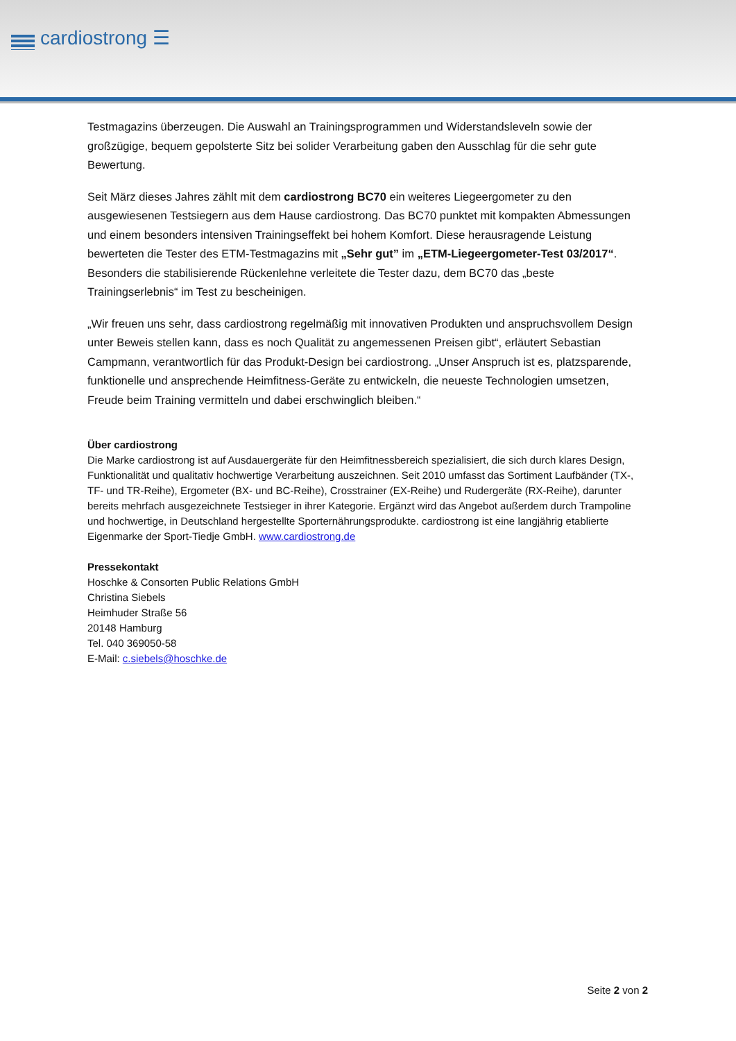cardiostrong ☰
Testmagazins überzeugen. Die Auswahl an Trainingsprogrammen und Widerstandsleveln sowie der großzügige, bequem gepolsterte Sitz bei solider Verarbeitung gaben den Ausschlag für die sehr gute Bewertung.
Seit März dieses Jahres zählt mit dem cardiostrong BC70 ein weiteres Liegeergometer zu den ausgewiesenen Testsiegern aus dem Hause cardiostrong. Das BC70 punktet mit kompakten Abmessungen und einem besonders intensiven Trainingseffekt bei hohem Komfort. Diese herausragende Leistung bewerteten die Tester des ETM-Testmagazins mit „Sehr gut” im „ETM-Liegeergometer-Test 03/2017“. Besonders die stabilisierende Rückenlehne verleitete die Tester dazu, dem BC70 das „beste Trainingserlebnis“ im Test zu bescheinigen.
„Wir freuen uns sehr, dass cardiostrong regelmäßig mit innovativen Produkten und anspruchsvollem Design unter Beweis stellen kann, dass es noch Qualität zu angemessenen Preisen gibt“, erläutert Sebastian Campmann, verantwortlich für das Produkt-Design bei cardiostrong. „Unser Anspruch ist es, platzsparende, funktionelle und ansprechende Heimfitness-Geräte zu entwickeln, die neueste Technologien umsetzen, Freude beim Training vermitteln und dabei erschwinglich bleiben.“
Über cardiostrong
Die Marke cardiostrong ist auf Ausdauergeräte für den Heimfitnessbereich spezialisiert, die sich durch klares Design, Funktionalität und qualitativ hochwertige Verarbeitung auszeichnen. Seit 2010 umfasst das Sortiment Laufbänder (TX-, TF- und TR-Reihe), Ergometer (BX- und BC-Reihe), Crosstrainer (EX-Reihe) und Rudergeräte (RX-Reihe), darunter bereits mehrfach ausgezeichnete Testsieger in ihrer Kategorie. Ergänzt wird das Angebot außerdem durch Trampoline und hochwertige, in Deutschland hergestellte Sporternährungsprodukte. cardiostrong ist eine langjährig etablierte Eigenmarke der Sport-Tiedje GmbH. www.cardiostrong.de
Pressekontakt
Hoschke & Consorten Public Relations GmbH
Christina Siebels
Heimhuder Straße 56
20148 Hamburg
Tel. 040 369050-58
E-Mail: c.siebels@hoschke.de
Seite 2 von 2